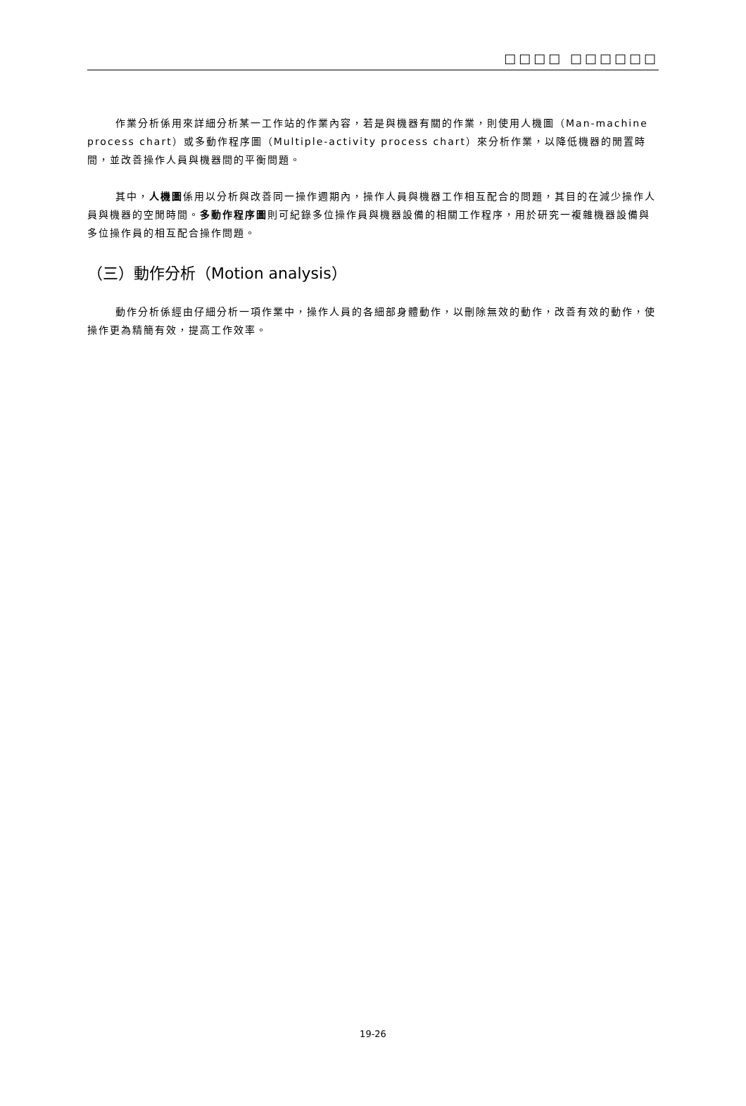□□□□ □□□□□□
作業分析係用來詳細分析某一工作站的作業內容，若是與機器有關的作業，則使用人機圖（Man-machine process chart）或多動作程序圖（Multiple-activity process chart）來分析作業，以降低機器的閒置時間，並改善操作人員與機器間的平衡問題。
其中，人機圖係用以分析與改善同一操作週期內，操作人員與機器工作相互配合的問題，其目的在減少操作人員與機器的空閒時間。多動作程序圖則可紀錄多位操作員與機器設備的相關工作程序，用於研究一複雜機器設備與多位操作員的相互配合操作問題。
（三）動作分析（Motion analysis）
動作分析係經由仔細分析一項作業中，操作人員的各細部身體動作，以刪除無效的動作，改善有效的動作，使操作更為精簡有效，提高工作效率。
19-26